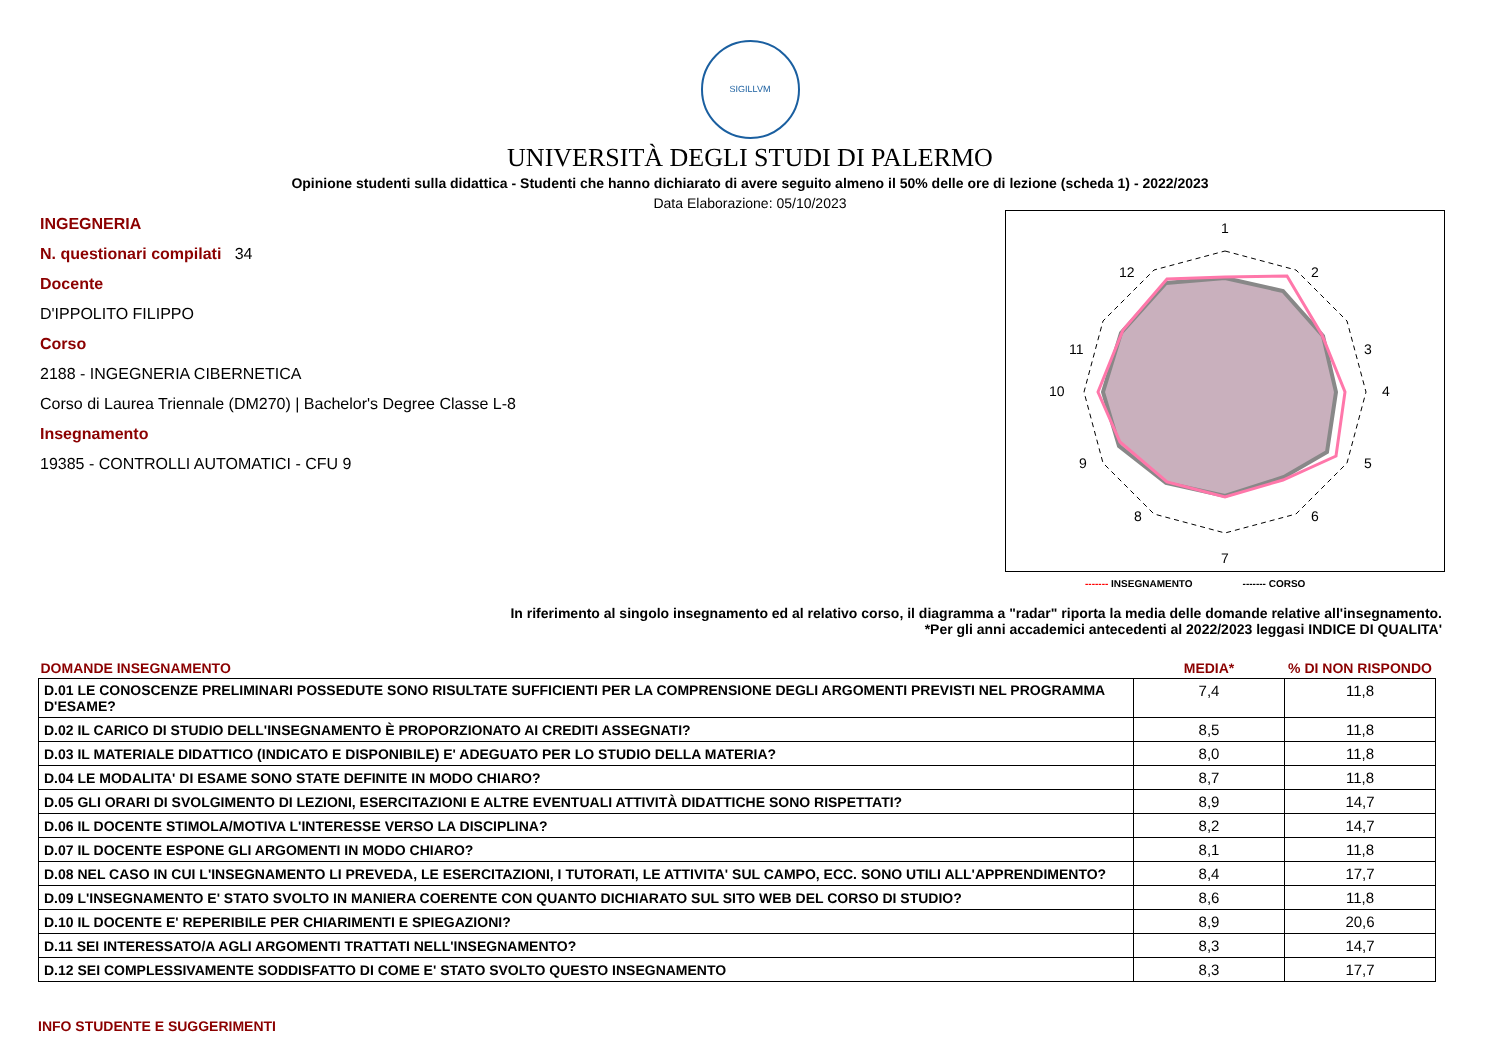SIGILLVM
UNIVERSITÀ DEGLI STUDI DI PALERMO
Opinione studenti sulla didattica - Studenti che hanno dichiarato di avere seguito almeno il 50% delle ore di lezione (scheda 1) - 2022/2023
Data Elaborazione: 05/10/2023
INGEGNERIA
N. questionari compilati 34
Docente
D'IPPOLITO FILIPPO
Corso
2188 - INGEGNERIA CIBERNETICA
Corso di Laurea Triennale (DM270) | Bachelor's Degree Classe L-8
Insegnamento
19385 - CONTROLLI AUTOMATICI - CFU 9
1
2
3
4
5
6
7
8
9
10
11
12
------- INSEGNAMENTO ------- CORSO
In riferimento al singolo insegnamento ed al relativo corso, il diagramma a "radar" riporta la media delle domande relative all'insegnamento.
*Per gli anni accademici antecedenti al 2022/2023 leggasi INDICE DI QUALITA'
| DOMANDE INSEGNAMENTO | MEDIA* | % DI NON RISPONDO |
| --- | --- | --- |
| D.01 LE CONOSCENZE PRELIMINARI POSSEDUTE SONO RISULTATE SUFFICIENTI PER LA COMPRENSIONE DEGLI ARGOMENTI PREVISTI NEL PROGRAMMA D'ESAME? | 7,4 | 11,8 |
| D.02 IL CARICO DI STUDIO DELL'INSEGNAMENTO È PROPORZIONATO AI CREDITI ASSEGNATI? | 8,5 | 11,8 |
| D.03 IL MATERIALE DIDATTICO (INDICATO E DISPONIBILE) E' ADEGUATO PER LO STUDIO DELLA MATERIA? | 8,0 | 11,8 |
| D.04 LE MODALITA' DI ESAME SONO STATE DEFINITE IN MODO CHIARO? | 8,7 | 11,8 |
| D.05 GLI ORARI DI SVOLGIMENTO DI LEZIONI, ESERCITAZIONI E ALTRE EVENTUALI ATTIVITÀ DIDATTICHE SONO RISPETTATI? | 8,9 | 14,7 |
| D.06 IL DOCENTE STIMOLA/MOTIVA L'INTERESSE VERSO LA DISCIPLINA? | 8,2 | 14,7 |
| D.07 IL DOCENTE ESPONE GLI ARGOMENTI IN MODO CHIARO? | 8,1 | 11,8 |
| D.08 NEL CASO IN CUI L'INSEGNAMENTO LI PREVEDA, LE ESERCITAZIONI, I TUTORATI, LE ATTIVITA' SUL CAMPO, ECC. SONO UTILI ALL'APPRENDIMENTO? | 8,4 | 17,7 |
| D.09 L'INSEGNAMENTO E' STATO SVOLTO IN MANIERA COERENTE CON QUANTO DICHIARATO SUL SITO WEB DEL CORSO DI STUDIO? | 8,6 | 11,8 |
| D.10 IL DOCENTE E' REPERIBILE PER CHIARIMENTI E SPIEGAZIONI? | 8,9 | 20,6 |
| D.11 SEI INTERESSATO/A AGLI ARGOMENTI TRATTATI NELL'INSEGNAMENTO? | 8,3 | 14,7 |
| D.12 SEI COMPLESSIVAMENTE SODDISFATTO DI COME E' STATO SVOLTO QUESTO INSEGNAMENTO | 8,3 | 17,7 |
INFO STUDENTE E SUGGERIMENTI